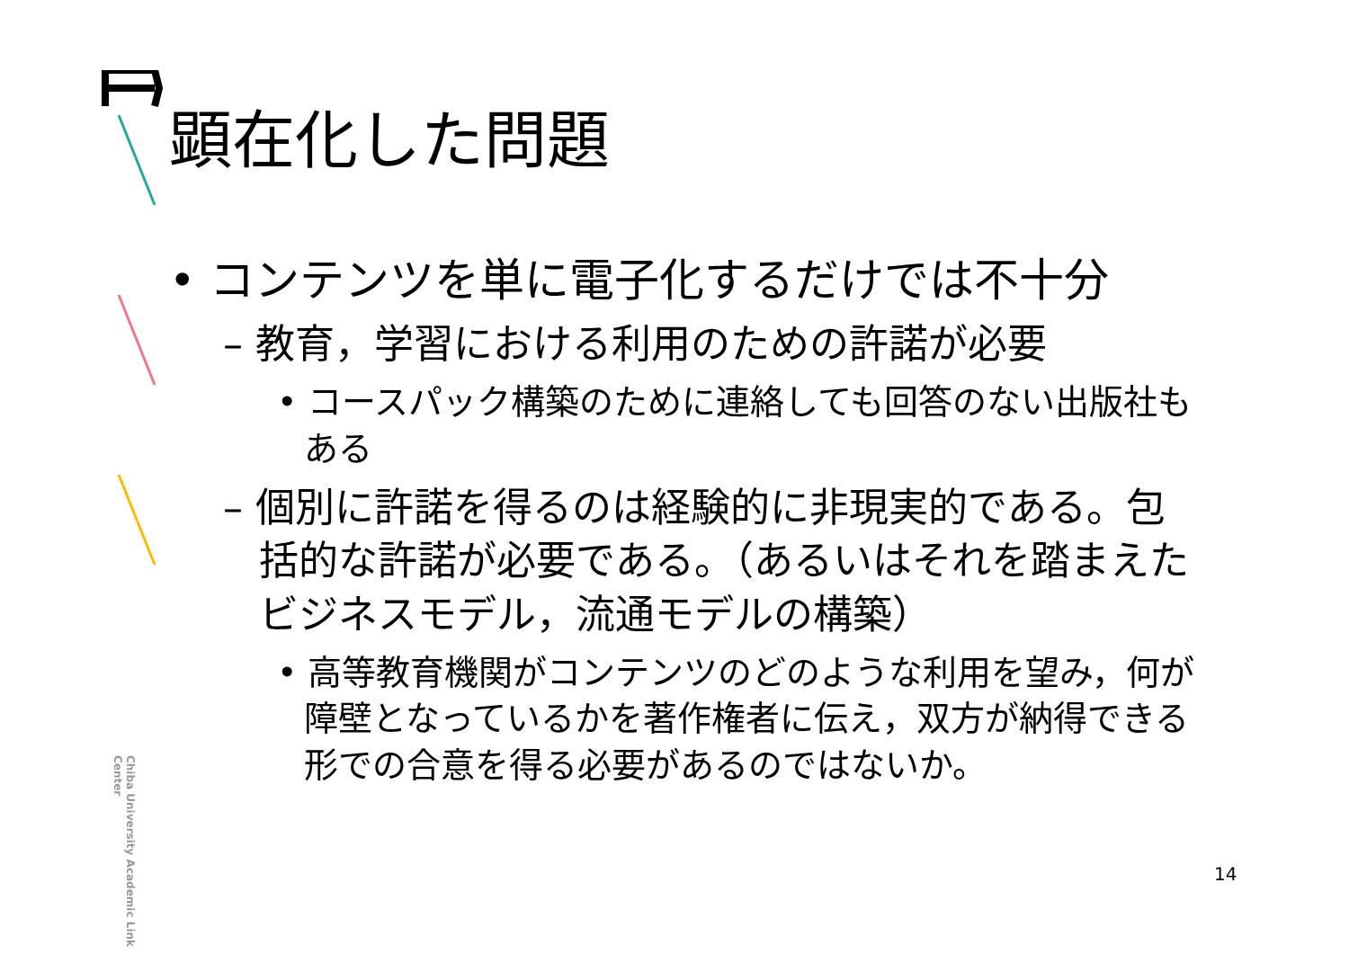Chiba University Academic Link Center
顕在化した問題
• コンテンツを単に電子化するだけでは不十分
– 教育，学習における利用のための許諾が必要
• コースパック構築のために連絡しても回答のない出版社もある
– 個別に許諾を得るのは経験的に非現実的である。包括的な許諾が必要である。（あるいはそれを踏まえたビジネスモデル，流通モデルの構築）
• 高等教育機関がコンテンツのどのような利用を望み，何が障壁となっているかを著作権者に伝え，双方が納得できる形での合意を得る必要があるのではないか。
14